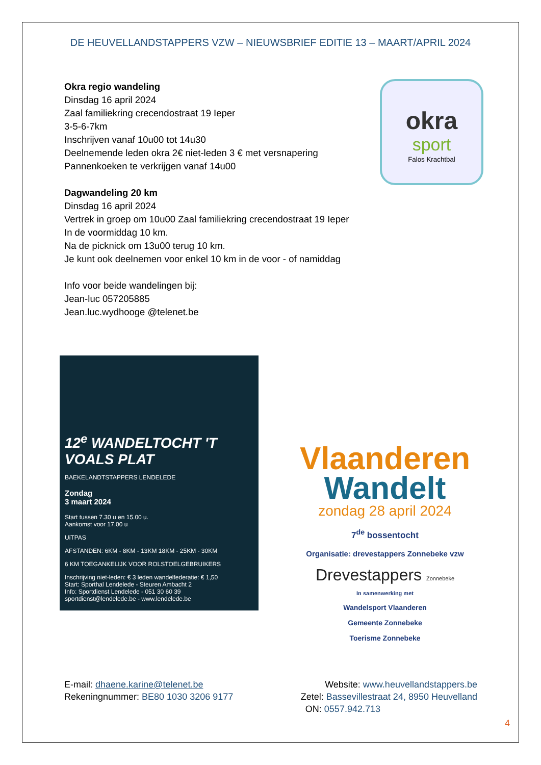DE HEUVELLANDSTAPPERS VZW – NIEUWSBRIEF EDITIE 13 – MAART/APRIL 2024
Okra regio wandeling
Dinsdag 16 april 2024
Zaal familiekring crecendostraat 19 Ieper
3-5-6-7km
Inschrijven vanaf 10u00 tot 14u30
Deelnemende leden okra 2€ niet-leden 3 € met versnapering
Pannenkoeken te verkrijgen vanaf 14u00
Dagwandeling 20 km
Dinsdag 16 april 2024
Vertrek in groep om 10u00 Zaal familiekring crecendostraat 19 Ieper
In de voormiddag 10 km.
Na de picknick om 13u00 terug 10 km.
Je kunt ook deelnemen voor enkel 10 km in de voor - of namiddag
Info voor beide wandelingen bij:
Jean-luc 057205885
Jean.luc.wydhooge @telenet.be
okra
sport
Falos Krachtbal
12<sup>e</sup> WANDELTOCHT 'T VOALS PLAT
BAEKELANDTSTAPPERS LENDELEDE
Zondag
3 maart 2024
Start tussen 7.30 u en 15.00 u.
Aankomst voor 17.00 u
UiTPAS
AFSTANDEN: 6KM - 8KM - 13KM 18KM - 25KM - 30KM
6 KM TOEGANKELIJK VOOR ROLSTOELGEBRUIKERS
Inschrijving niet-leden: € 3 leden wandelfederatie: € 1,50
Start: Sporthal Lendelede - Steuren Ambacht 2
Info: Sportdienst Lendelede - 051 30 60 39 sportdienst@lendelede.be - www.lendelede.be
Vlaanderen
Wandelt
zondag 28 april 2024
7<sup>de</sup> bossentocht
Organisatie: drevestappers Zonnebeke vzw
Drevestappers Zonnebeke
In samenwerking met
Wandelsport Vlaanderen
Gemeente Zonnebeke
Toerisme Zonnebeke
E-mail: dhaene.karine@telenet.be
Rekeningnummer: BE80 1030 3206 9177
Website: www.heuvellandstappers.be
Zetel: Bassevillestraat 24, 8950 Heuvelland
ON: 0557.942.713
4